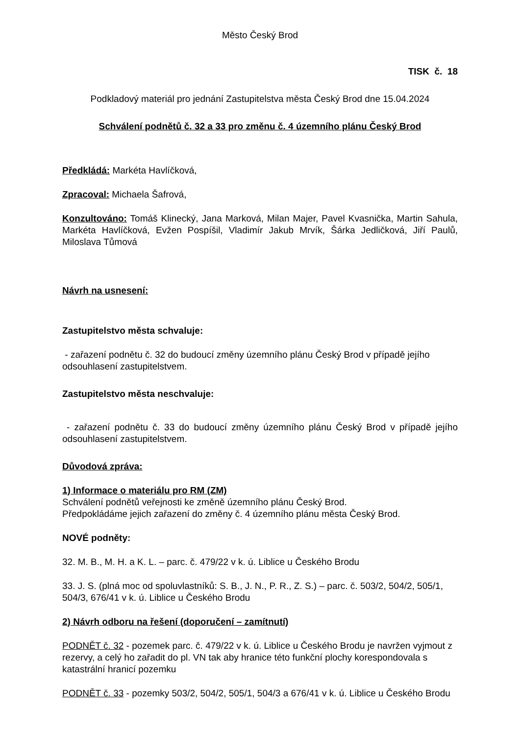Město Český Brod
TISK č. 18
Podkladový materiál pro jednání Zastupitelstva města Český Brod dne 15.04.2024
Schválení podnětů č. 32 a 33 pro změnu č. 4 územního plánu Český Brod
Předkládá: Markéta Havlíčková,
Zpracoval: Michaela Šafrová,
Konzultováno: Tomáš Klinecký, Jana Marková, Milan Majer, Pavel Kvasnička, Martin Sahula, Markéta Havlíčková, Evžen Pospíšil, Vladimír Jakub Mrvík, Šárka Jedličková, Jiří Paulů, Miloslava Tůmová
Návrh na usnesení:
Zastupitelstvo města schvaluje:
- zařazení podnětu č. 32 do budoucí změny územního plánu Český Brod v případě jejího odsouhlasení zastupitelstvem.
Zastupitelstvo města neschvaluje:
- zařazení podnětu č. 33 do budoucí změny územního plánu Český Brod v případě jejího odsouhlasení zastupitelstvem.
Důvodová zpráva:
1) Informace o materiálu pro RM (ZM)
Schválení podnětů veřejnosti ke změně územního plánu Český Brod.
Předpokládáme jejich zařazení do změny č. 4 územního plánu města Český Brod.
NOVÉ podněty:
32. M. B., M. H. a K. L. – parc. č. 479/22 v k. ú. Liblice u Českého Brodu
33. J. S. (plná moc od spoluvlastníků: S. B., J. N., P. R., Z. S.) – parc. č. 503/2, 504/2, 505/1, 504/3, 676/41 v k. ú. Liblice u Českého Brodu
2) Návrh odboru na řešení (doporučení – zamítnutí)
PODNĚT č. 32 - pozemek parc. č. 479/22 v k. ú. Liblice u Českého Brodu je navržen vyjmout z rezervy, a celý ho zařadit do pl. VN tak aby hranice této funkční plochy korespondovala s katastrální hranicí pozemku
PODNĚT č. 33 - pozemky 503/2, 504/2, 505/1, 504/3 a 676/41 v k. ú. Liblice u Českého Brodu